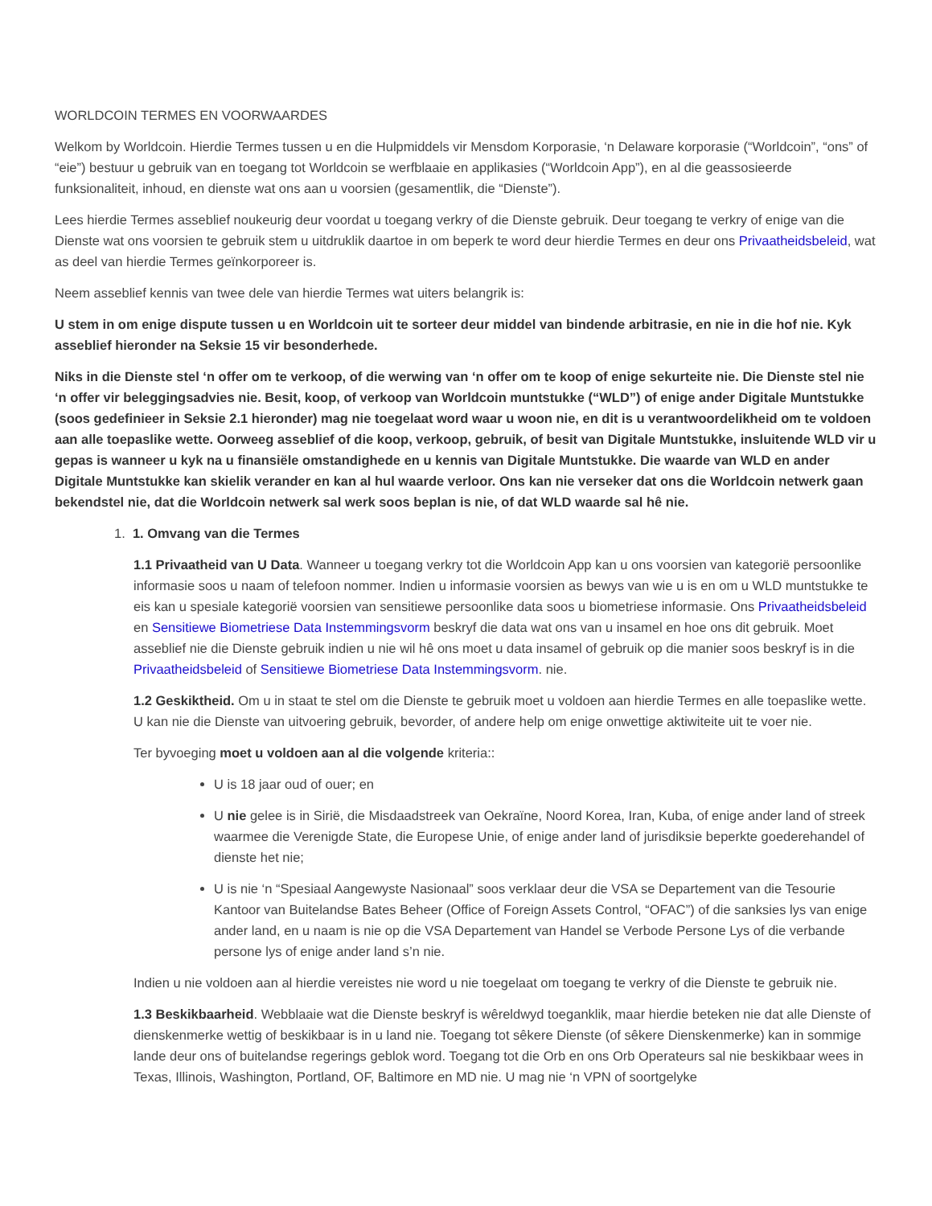WORLDCOIN TERMES EN VOORWAARDES
Welkom by Worldcoin. Hierdie Termes tussen u en die Hulpmiddels vir Mensdom Korporasie, ‘n Delaware korporasie (“Worldcoin”, “ons” of “eie”) bestuur u gebruik van en toegang tot Worldcoin se werfblaaie en applikasies (“Worldcoin App”), en al die geassosieerde funksionaliteit, inhoud, en dienste wat ons aan u voorsien (gesamentlik, die “Dienste”).
Lees hierdie Termes asseblief noukeurig deur voordat u toegang verkry of die Dienste gebruik. Deur toegang te verkry of enige van die Dienste wat ons voorsien te gebruik stem u uitdruklik daartoe in om beperk te word deur hierdie Termes en deur ons Privaatheidsbeleid, wat as deel van hierdie Termes geïnkorporeer is.
Neem asseblief kennis van twee dele van hierdie Termes wat uiters belangrik is:
U stem in om enige dispute tussen u en Worldcoin uit te sorteer deur middel van bindende arbitrasie, en nie in die hof nie. Kyk asseblief hieronder na Seksie 15 vir besonderhede.
Niks in die Dienste stel ‘n offer om te verkoop, of die werwing van ‘n offer om te koop of enige sekurteite nie. Die Dienste stel nie ‘n offer vir beleggingsadvies nie. Besit, koop, of verkoop van Worldcoin muntstukke (“WLD”) of enige ander Digitale Muntstukke (soos gedefinieer in Seksie 2.1 hieronder) mag nie toegelaat word waar u woon nie, en dit is u verantwoordelikheid om te voldoen aan alle toepaslike wette. Oorweeg asseblief of die koop, verkoop, gebruik, of besit van Digitale Muntstukke, insluitende WLD vir u gepas is wanneer u kyk na u finansiële omstandighede en u kennis van Digitale Muntstukke. Die waarde van WLD en ander Digitale Muntstukke kan skielik verander en kan al hul waarde verloor. Ons kan nie verseker dat ons die Worldcoin netwerk gaan bekendstel nie, dat die Worldcoin netwerk sal werk soos beplan is nie, of dat WLD waarde sal hê nie.
1. 1. Omvang van die Termes
1.1 Privaatheid van U Data. Wanneer u toegang verkry tot die Worldcoin App kan u ons voorsien van kategorië persoonlike informasie soos u naam of telefoon nommer. Indien u informasie voorsien as bewys van wie u is en om u WLD muntstukke te eis kan u spesiale kategorië voorsien van sensitiewe persoonlike data soos u biometriese informasie. Ons Privaatheidsbeleid en Sensitiewe Biometriese Data Instemmingsvorm beskryf die data wat ons van u insamel en hoe ons dit gebruik. Moet asseblief nie die Dienste gebruik indien u nie wil hê ons moet u data insamel of gebruik op die manier soos beskryf is in die Privaatheidsbeleid of Sensitiewe Biometriese Data Instemmingsvorm. nie.
1.2 Geskiktheid. Om u in staat te stel om die Dienste te gebruik moet u voldoen aan hierdie Termes en alle toepaslike wette. U kan nie die Dienste van uitvoering gebruik, bevorder, of andere help om enige onwettige aktiwiteite uit te voer nie.
Ter byvoeging moet u voldoen aan al die volgende kriteria::
U is 18 jaar oud of ouer; en
U nie gelee is in Sirië, die Misdaadstreek van Oekraïne, Noord Korea, Iran, Kuba, of enige ander land of streek waarmee die Verenigde State, die Europese Unie, of enige ander land of jurisdiksie beperkte goederehandel of dienste het nie;
U is nie ‘n “Spesiaal Aangewyste Nasionaal” soos verklaar deur die VSA se Departement van die Tesourie Kantoor van Buitelandse Bates Beheer (Office of Foreign Assets Control, “OFAC”) of die sanksies lys van enige ander land, en u naam is nie op die VSA Departement van Handel se Verbode Persone Lys of die verbande persone lys of enige ander land s’n nie.
Indien u nie voldoen aan al hierdie vereistes nie word u nie toegelaat om toegang te verkry of die Dienste te gebruik nie.
1.3 Beskikbaarheid. Webblaaie wat die Dienste beskryf is wêreldwyd toeganklik, maar hierdie beteken nie dat alle Dienste of dienskenmerke wettig of beskikbaar is in u land nie. Toegang tot sêkere Dienste (of sêkere Dienskenmerke) kan in sommige lande deur ons of buitelandse regerings geblok word. Toegang tot die Orb en ons Orb Operateurs sal nie beskikbaar wees in Texas, Illinois, Washington, Portland, OF, Baltimore en MD nie. U mag nie ‘n VPN of soortgelyke